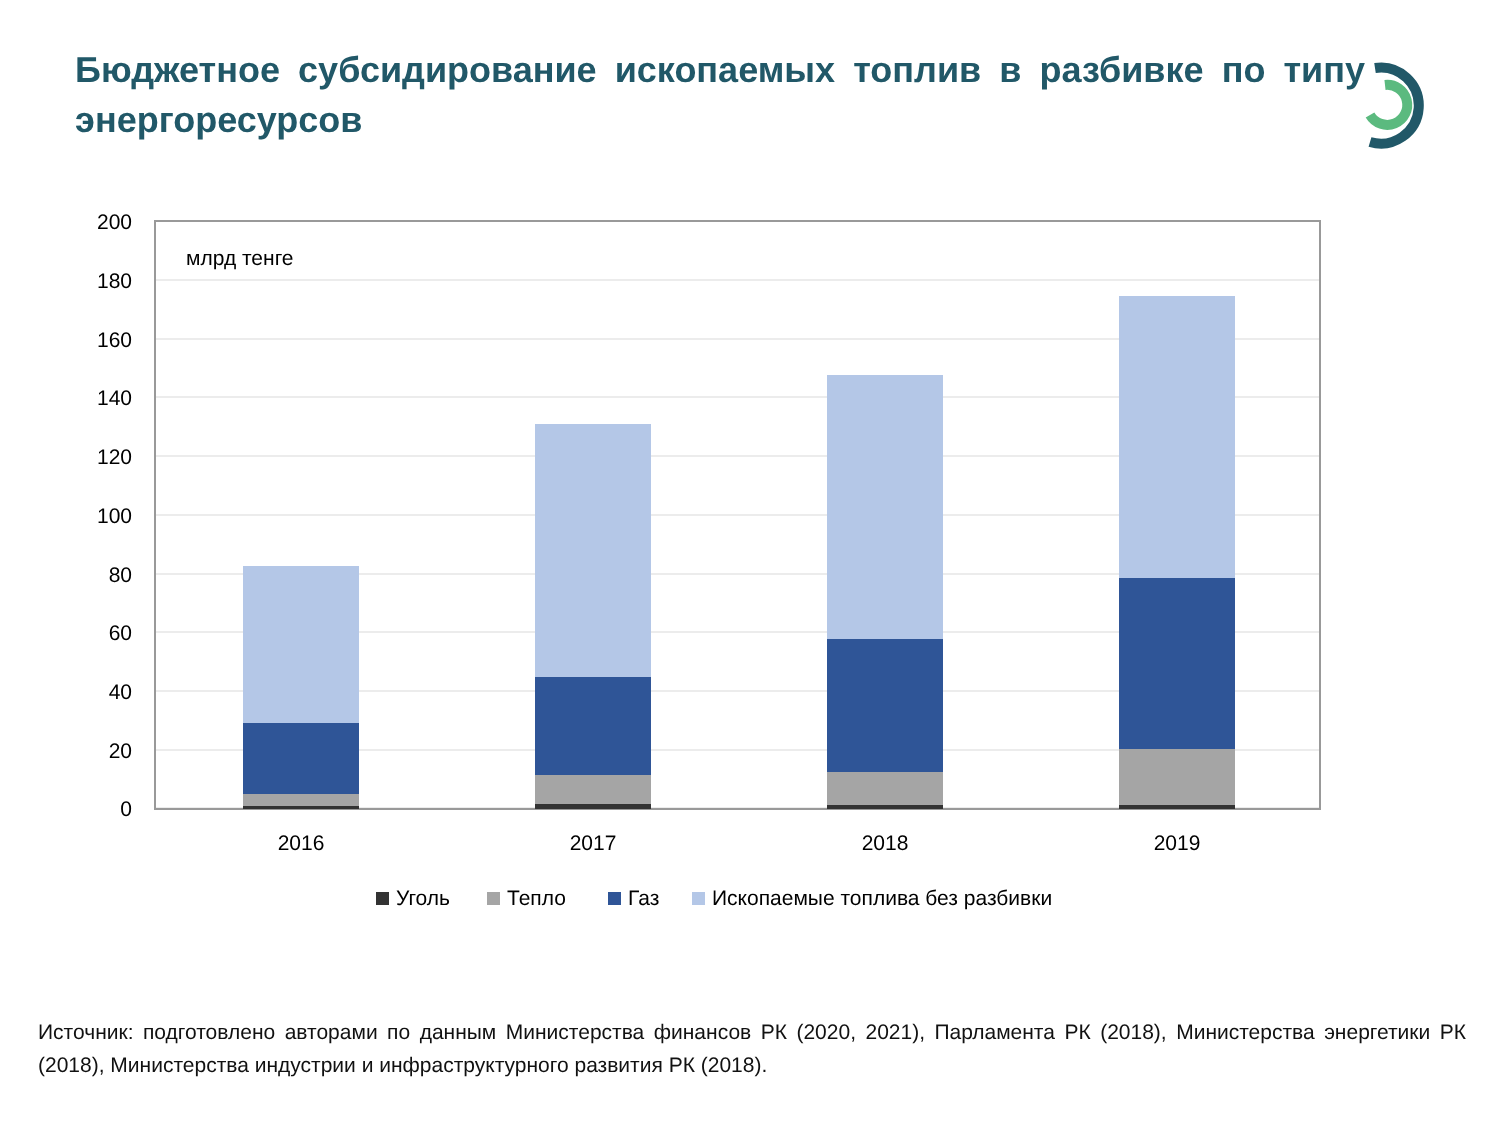Бюджетное субсидирование ископаемых топлив в разбивке по типу энергоресурсов
200
180
160
140
120
100
80
60
40
20
0
млрд тенге
2016
2017
2018
2019
Уголь
Тепло
Газ
Ископаемые топлива без разбивки
Источник: подготовлено авторами по данным Министерства финансов РК (2020, 2021), Парламента РК (2018), Министерства энергетики РК (2018), Министерства индустрии и инфраструктурного развития РК (2018).